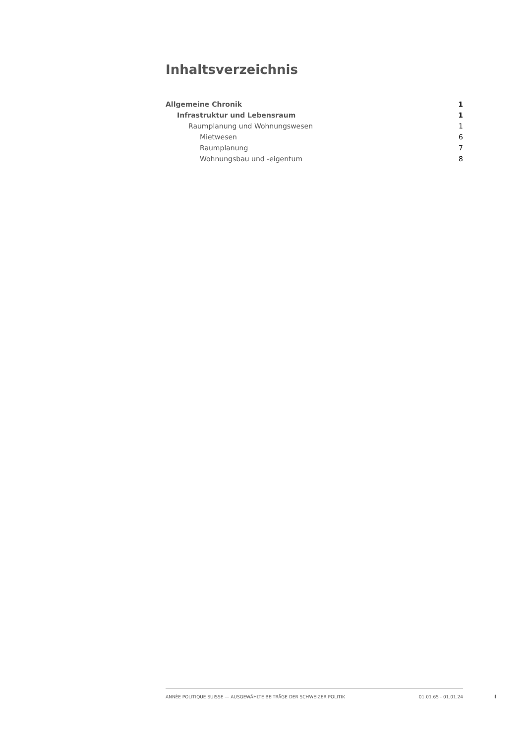Inhaltsverzeichnis
Allgemeine Chronik 1
Infrastruktur und Lebensraum 1
Raumplanung und Wohnungswesen 1
Mietwesen 6
Raumplanung 7
Wohnungsbau und -eigentum 8
ANNÉE POLITIQUE SUISSE — AUSGEWÄHLTE BEITRÄGE DER SCHWEIZER POLITIK 01.01.65 - 01.01.24
I